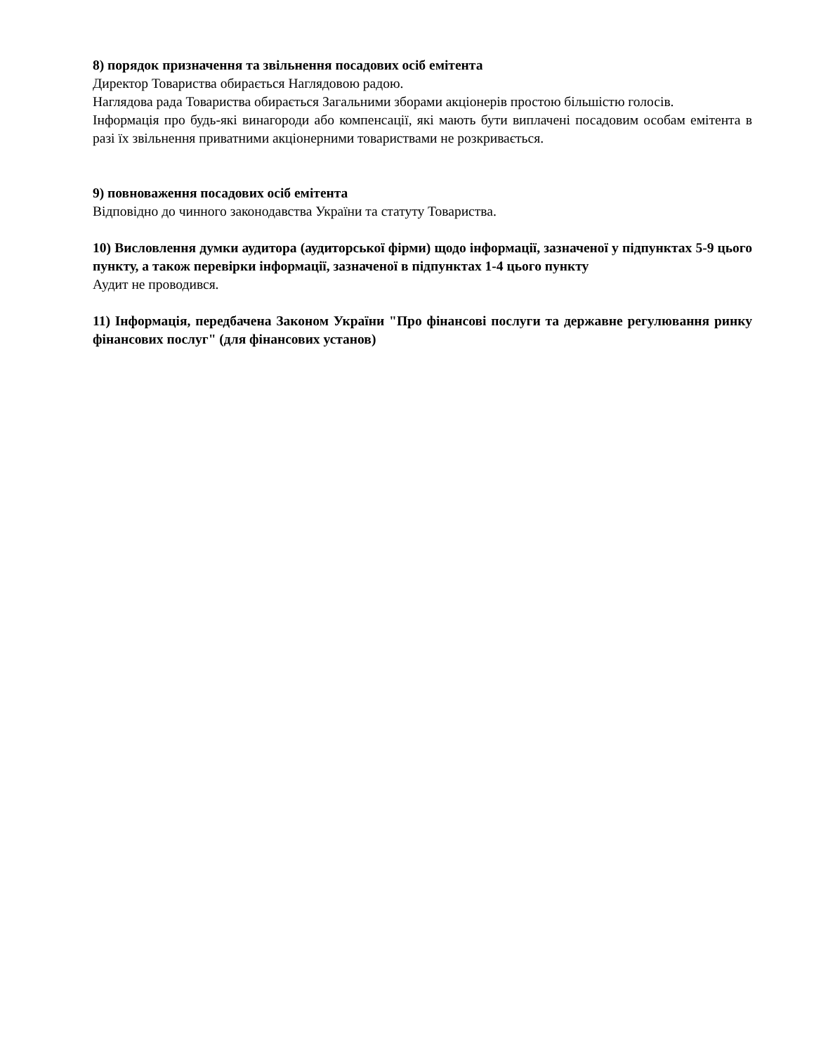8) порядок призначення та звільнення посадових осіб емітента
Директор Товариства обирається Наглядовою радою.
Наглядова рада Товариства обирається Загальними зборами акціонерів простою більшістю голосів.
Інформація про будь-які винагороди або компенсації, які мають бути виплачені посадовим особам емітента в разі їх звільнення приватними акціонерними товариствами не розкривається.
9) повноваження посадових осіб емітента
Відповідно до чинного законодавства України та статуту Товариства.
10) Висловлення думки аудитора (аудиторської фірми) щодо інформації, зазначеної у підпунктах 5-9 цього пункту, а також перевірки інформації, зазначеної в підпунктах 1-4 цього пункту
Аудит не проводився.
11) Інформація, передбачена Законом України "Про фінансові послуги та державне регулювання ринку фінансових послуг" (для фінансових установ)